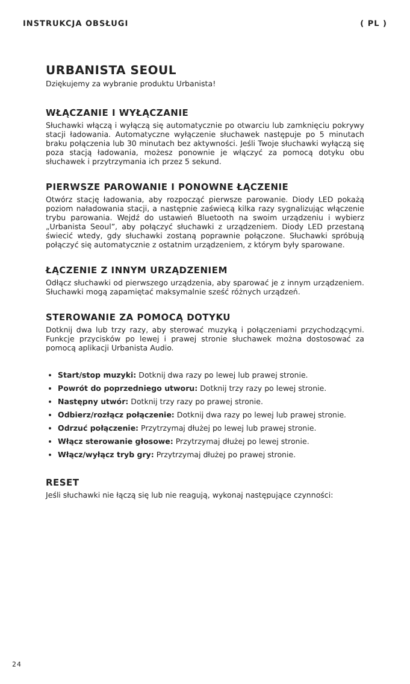INSTRUKCJA OBSŁUGI ( PL )
URBANISTA SEOUL
Dziękujemy za wybranie produktu Urbanista!
WŁĄCZANIE I WYŁĄCZANIE
Słuchawki włączą i wyłączą się automatycznie po otwarciu lub zamknięciu pokrywy stacji ładowania. Automatyczne wyłączenie słuchawek następuje po 5 minutach braku połączenia lub 30 minutach bez aktywności. Jeśli Twoje słuchawki wyłączą się poza stacją ładowania, możesz ponownie je włączyć za pomocą dotyku obu słuchawek i przytrzymania ich przez 5 sekund.
PIERWSZE PAROWANIE I PONOWNE ŁĄCZENIE
Otwórz stację ładowania, aby rozpocząć pierwsze parowanie. Diody LED pokażą poziom naładowania stacji, a następnie zaświecą kilka razy sygnalizując włączenie trybu parowania. Wejdź do ustawień Bluetooth na swoim urządzeniu i wybierz „Urbanista Seoul”, aby połączyć słuchawki z urządzeniem. Diody LED przestaną świecić wtedy, gdy słuchawki zostaną poprawnie połączone. Słuchawki spróbują połączyć się automatycznie z ostatnim urządzeniem, z którym były sparowane.
ŁĄCZENIE Z INNYM URZĄDZENIEM
Odłącz słuchawki od pierwszego urządzenia, aby sparować je z innym urządzeniem. Słuchawki mogą zapamiętać maksymalnie sześć różnych urządzeń.
STEROWANIE ZA POMOCĄ DOTYKU
Dotknij dwa lub trzy razy, aby sterować muzyką i połączeniami przychodzącymi. Funkcje przycisków po lewej i prawej stronie słuchawek można dostosować za pomocą aplikacji Urbanista Audio.
Start/stop muzyki: Dotknij dwa razy po lewej lub prawej stronie.
Powrót do poprzedniego utworu: Dotknij trzy razy po lewej stronie.
Następny utwór: Dotknij trzy razy po prawej stronie.
Odbierz/rozłącz połączenie: Dotknij dwa razy po lewej lub prawej stronie.
Odrzuć połączenie: Przytrzymaj dłużej po lewej lub prawej stronie.
Włącz sterowanie głosowe: Przytrzymaj dłużej po lewej stronie.
Włącz/wyłącz tryb gry: Przytrzymaj dłużej po prawej stronie.
RESET
Jeśli słuchawki nie łączą się lub nie reagują, wykonaj następujące czynności:
24